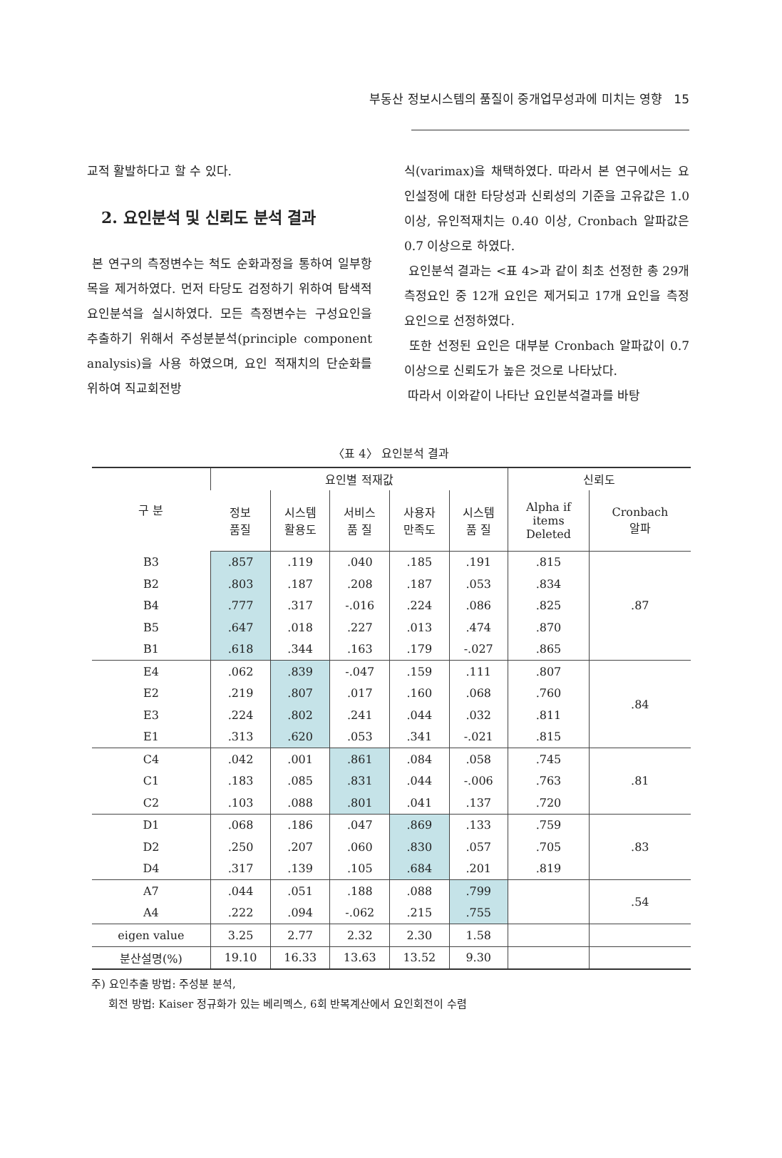부동산 정보시스템의 품질이 중개업무성과에 미치는 영향 15
교적 활발하다고 할 수 있다.
2. 요인분석 및 신뢰도 분석 결과
본 연구의 측정변수는 척도 순화과정을 통하여 일부항목을 제거하였다. 먼저 타당도 검정하기 위하여 탐색적 요인분석을 실시하였다. 모든 측정변수는 구성요인을 추출하기 위해서 주성분분석(principle component analysis)을 사용 하였으며, 요인 적재치의 단순화를 위하여 직교회전방
식(varimax)을 채택하였다. 따라서 본 연구에서는 요인설정에 대한 타당성과 신뢰성의 기준을 고유값은 1.0 이상, 유인적재치는 0.40 이상, Cronbach 알파값은 0.7 이상으로 하였다.
요인분석 결과는 <표 4>과 같이 최초 선정한 총 29개 측정요인 중 12개 요인은 제거되고 17개 요인을 측정 요인으로 선정하였다.
또한 선정된 요인은 대부분 Cronbach 알파값이 0.7 이상으로 신뢰도가 높은 것으로 나타났다.
따라서 이와같이 나타난 요인분석결과를 바탕
〈표 4〉 요인분석 결과
| 구 분 | 요인별 적재값 | | | | | 신뢰도 | |
| --- | --- | --- | --- | --- | --- | --- | --- |
| | 정보 품질 | 시스템 활용도 | 서비스 품 질 | 사용자 만족도 | 시스템 품 질 | Alpha if items Deleted | Cronbach 알파 |
| B3 | .857 | .119 | .040 | .185 | .191 | .815 | .87 |
| B2 | .803 | .187 | .208 | .187 | .053 | .834 | |
| B4 | .777 | .317 | -.016 | .224 | .086 | .825 | |
| B5 | .647 | .018 | .227 | .013 | .474 | .870 | |
| B1 | .618 | .344 | .163 | .179 | -.027 | .865 | |
| E4 | .062 | .839 | -.047 | .159 | .111 | .807 | .84 |
| E2 | .219 | .807 | .017 | .160 | .068 | .760 | |
| E3 | .224 | .802 | .241 | .044 | .032 | .811 | |
| E1 | .313 | .620 | .053 | .341 | -.021 | .815 | |
| C4 | .042 | .001 | .861 | .084 | .058 | .745 | .81 |
| C1 | .183 | .085 | .831 | .044 | -.006 | .763 | |
| C2 | .103 | .088 | .801 | .041 | .137 | .720 | |
| D1 | .068 | .186 | .047 | .869 | .133 | .759 | .83 |
| D2 | .250 | .207 | .060 | .830 | .057 | .705 | |
| D4 | .317 | .139 | .105 | .684 | .201 | .819 | |
| A7 | .044 | .051 | .188 | .088 | .799 | | .54 |
| A4 | .222 | .094 | -.062 | .215 | .755 | | |
| eigen value | 3.25 | 2.77 | 2.32 | 2.30 | 1.58 | | |
| 분산설명(%) | 19.10 | 16.33 | 13.63 | 13.52 | 9.30 | | |
주) 요인추출 방법: 주성분 분석,
회전 방법: Kaiser 정규화가 있는 베리멕스, 6회 반복계산에서 요인회전이 수렴